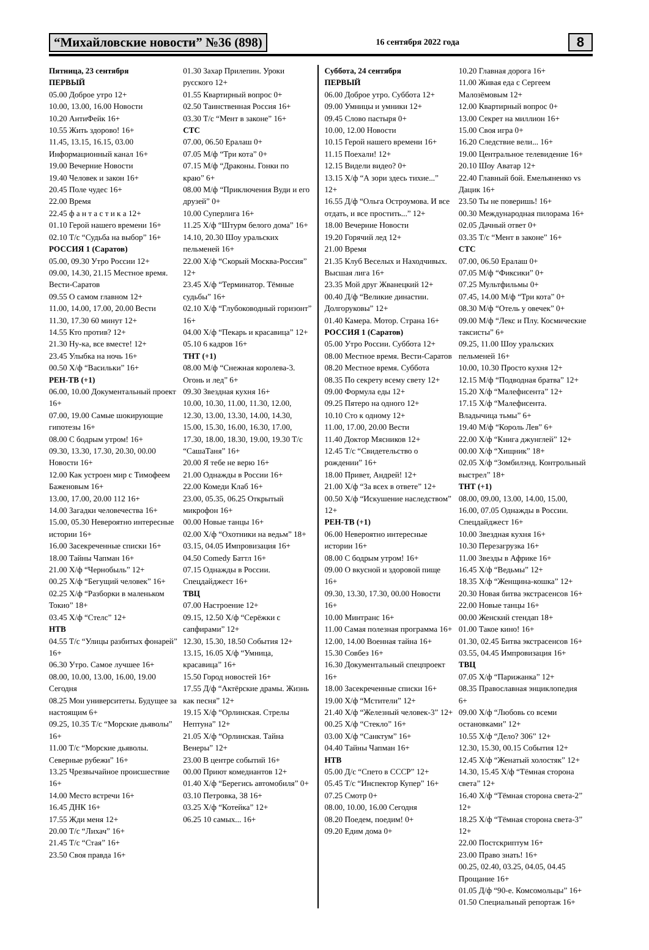“Михайловские новости” №36 (898) 16 сентября 2022 года 8
Пятница, 23 сентября
ПЕРВЫЙ
05.00 Доброе утро 12+
10.00, 13.00, 16.00 Новости
10.20 АнтиФейк 16+
10.55 Жить здорово! 16+
11.45, 13.15, 16.15, 03.00 Информационный канал 16+
19.00 Вечерние Новости
19.40 Человек и закон 16+
20.45 Поле чудес 16+
22.00 Время
22.45 ф а н т а с т и к а 12+
01.10 Герой нашего времени 16+
02.10 Т/с “Судьба на выбор” 16+
РОССИЯ 1 (Саратов)
05.00, 09.30 Утро России 12+
09.00, 14.30, 21.15 Местное время. Вести-Саратов
09.55 О самом главном 12+
11.00, 14.00, 17.00, 20.00 Вести
11.30, 17.30 60 минут 12+
14.55 Кто против? 12+
21.30 Ну-ка, все вместе! 12+
23.45 Улыбка на ночь 16+
00.50 Х/ф “Васильки” 16+
РЕН-ТВ (+1)
06.00, 10.00 Документальный проект 16+
07.00, 19.00 Самые шокирующие гипотезы 16+
08.00 С бодрым утром! 16+
09.30, 13.30, 17.30, 20.30, 00.00 Новости 16+
12.00 Как устроен мир с Тимофеем Баженовым 16+
13.00, 17.00, 20.00 112 16+
14.00 Загадки человечества 16+
15.00, 05.30 Невероятно интересные истории 16+
16.00 Засекреченные списки 16+
18.00 Тайны Чапман 16+
21.00 Х/ф “Чернобыль” 12+
00.25 Х/ф “Бегущий человек” 16+
02.25 Х/ф “Разборки в маленьком Токио” 18+
03.45 Х/ф “Стелс” 12+
НТВ
04.55 Т/с “Улицы разбитых фонарей” 16+
06.30 Утро. Самое лучшее 16+
08.00, 10.00, 13.00, 16.00, 19.00 Сегодня
08.25 Мои университеты. Будущее за настоящим 6+
09.25, 10.35 Т/с “Морские дьяволы” 16+
11.00 Т/с “Морские дьяволы. Северные рубежи” 16+
13.25 Чрезвычайное происшествие 16+
14.00 Место встречи 16+
16.45 ДНК 16+
17.55 Жди меня 12+
20.00 Т/с “Лихач” 16+
21.45 Т/с “Стая” 16+
23.50 Своя правда 16+
01.30 Захар Прилепин. Уроки русского 12+
01.55 Квартирный вопрос 0+
02.50 Таинственная Россия 16+
03.30 Т/с “Мент в законе” 16+
СТС
07.00, 06.50 Ералаш 0+
07.05 М/ф “Три кота” 0+
07.15 М/ф “Драконы. Гонки по краю” 6+
08.00 М/ф “Приключения Вуди и его друзей” 0+
10.00 Суперлига 16+
11.25 Х/ф “Штурм белого дома” 16+
14.10, 20.30 Шоу уральских пельменей 16+
22.00 Х/ф “Скорый Москва-Россия” 12+
23.45 Х/ф “Терминатор. Тёмные судьбы” 16+
02.10 Х/ф “Глубоководный горизонт” 16+
04.00 Х/ф “Пекарь и красавица” 12+
05.10 6 кадров 16+
ТНТ (+1)
08.00 М/ф “Снежная королева-3. Огонь и лед” 6+
09.30 Звездная кухня 16+
10.00, 10.30, 11.00, 11.30, 12.00, 12.30, 13.00, 13.30, 14.00, 14.30, 15.00, 15.30, 16.00, 16.30, 17.00, 17.30, 18.00, 18.30, 19.00, 19.30 Т/с “СашаТаня” 16+
20.00 Я тебе не верю 16+
21.00 Однажды в России 16+
22.00 Комеди Клаб 16+
23.00, 05.35, 06.25 Открытый микрофон 16+
00.00 Новые танцы 16+
02.00 Х/ф “Охотники на ведьм” 18+
03.15, 04.05 Импровизация 16+
04.50 Comedy Баттл 16+
07.15 Однажды в России. Спецдайджест 16+
ТВЦ
07.00 Настроение 12+
09.15, 12.50 Х/ф “Серёжки с сапфирами” 12+
12.30, 15.30, 18.50 События 12+
13.15, 16.05 Х/ф “Умница, красавица” 16+
15.50 Город новостей 16+
17.55 Д/ф “Актёрские драмы. Жизнь как песня” 12+
19.15 Х/ф “Орлинская. Стрелы Нептуна” 12+
21.05 Х/ф “Орлинская. Тайна Венеры” 12+
23.00 В центре событий 16+
00.00 Приют комедиантов 12+
01.40 Х/ф “Берегись автомобиля” 0+
03.10 Петровка, 38 16+
03.25 Х/ф “Котейка” 12+
06.25 10 самых... 16+
Суббота, 24 сентября
ПЕРВЫЙ
06.00 Доброе утро. Суббота 12+
09.00 Умницы и умники 12+
09.45 Слово пастыря 0+
10.00, 12.00 Новости
10.15 Герой нашего времени 16+
11.15 Поехали! 12+
12.15 Видели видео? 0+
13.15 Х/ф “А зори здесь тихие...” 12+
16.55 Д/ф “Ольга Остроумова. И все отдать, и все простить...” 12+
18.00 Вечерние Новости
19.20 Горячий лед 12+
21.00 Время
21.35 Клуб Веселых и Находчивых. Высшая лига 16+
23.35 Мой друг Жванецкий 12+
00.40 Д/ф “Великие династии. Долгоруковы” 12+
01.40 Камера. Мотор. Страна 16+
РОССИЯ 1 (Саратов)
05.00 Утро России. Суббота 12+
08.00 Местное время. Вести-Саратов
08.20 Местное время. Суббота
08.35 По секрету всему свету 12+
09.00 Формула еды 12+
09.25 Пятеро на одного 12+
10.10 Сто к одному 12+
11.00, 17.00, 20.00 Вести
11.40 Доктор Мясников 12+
12.45 Т/с “Свидетельство о рождении” 16+
18.00 Привет, Андрей! 12+
21.00 Х/ф “За всех в ответе” 12+
00.50 Х/ф “Искушение наследством” 12+
РЕН-ТВ (+1)
06.00 Невероятно интересные истории 16+
08.00 С бодрым утром! 16+
09.00 О вкусной и здоровой пище 16+
09.30, 13.30, 17.30, 00.00 Новости 16+
10.00 Минтранс 16+
11.00 Самая полезная программа 16+
12.00, 14.00 Военная тайна 16+
15.30 Совбез 16+
16.30 Документальный спецпроект 16+
18.00 Засекреченные списки 16+
19.00 Х/ф “Мстители” 12+
21.40 Х/ф “Железный человек-3” 12+
00.25 Х/ф “Стекло” 16+
03.00 Х/ф “Санктум” 16+
04.40 Тайны Чапман 16+
НТВ
05.00 Д/с “Спето в СССР” 12+
05.45 Т/с “Инспектор Купер” 16+
07.25 Смотр 0+
08.00, 10.00, 16.00 Сегодня
08.20 Поедем, поедим! 0+
09.20 Едим дома 0+
10.20 Главная дорога 16+
11.00 Живая еда с Сергеем Малозёмовым 12+
12.00 Квартирный вопрос 0+
13.00 Секрет на миллион 16+
15.00 Своя игра 0+
16.20 Следствие вели... 16+
19.00 Центральное телевидение 16+
20.10 Шоу Аватар 12+
22.40 Главный бой. Емельяненко vs Дацик 16+
23.50 Ты не поверишь! 16+
00.30 Международная пилорама 16+
02.05 Дачный ответ 0+
03.35 Т/с “Мент в законе” 16+
СТС
07.00, 06.50 Ералаш 0+
07.05 М/ф “Фиксики” 0+
07.25 Мультфильмы 0+
07.45, 14.00 М/ф “Три кота” 0+
08.30 М/ф “Отель у овечек” 0+
09.00 М/ф “Лекс и Плу. Космические таксисты” 6+
09.25, 11.00 Шоу уральских пельменей 16+
10.00, 10.30 Просто кухня 12+
12.15 М/ф “Подводная братва” 12+
15.20 Х/ф “Малефисента” 12+
17.15 Х/ф “Малефисента. Владычица тьмы” 6+
19.40 М/ф “Король Лев” 6+
22.00 Х/ф “Книга джунглей” 12+
00.00 Х/ф “Хищник” 18+
02.05 Х/ф “Зомбилэнд. Контрольный выстрел” 18+
ТНТ (+1)
08.00, 09.00, 13.00, 14.00, 15.00, 16.00, 07.05 Однажды в России. Спецдайджест 16+
10.00 Звездная кухня 16+
10.30 Перезагрузка 16+
11.00 Звезды в Африке 16+
16.45 Х/ф “Ведьмы” 12+
18.35 Х/ф “Женщина-кошка” 12+
20.30 Новая битва экстрасенсов 16+
22.00 Новые танцы 16+
00.00 Женский стендап 18+
01.00 Такое кино! 16+
01.30, 02.45 Битва экстрасенсов 16+
03.55, 04.45 Импровизация 16+
ТВЦ
07.05 Х/ф “Парижанка” 12+
08.35 Православная энциклопедия 6+
09.00 Х/ф “Любовь со всеми остановками” 12+
10.55 Х/ф “Дело? 306” 12+
12.30, 15.30, 00.15 События 12+
12.45 Х/ф “Женатый холостяк” 12+
14.30, 15.45 Х/ф “Тёмная сторона света” 12+
16.40 Х/ф “Тёмная сторона света-2” 12+
18.25 Х/ф “Тёмная сторона света-3” 12+
22.00 Постскриптум 16+
23.00 Право знать! 16+
00.25, 02.40, 03.25, 04.05, 04.45 Прощание 16+
01.05 Д/ф “90-е. Комсомольцы” 16+
01.50 Специальный репортаж 16+